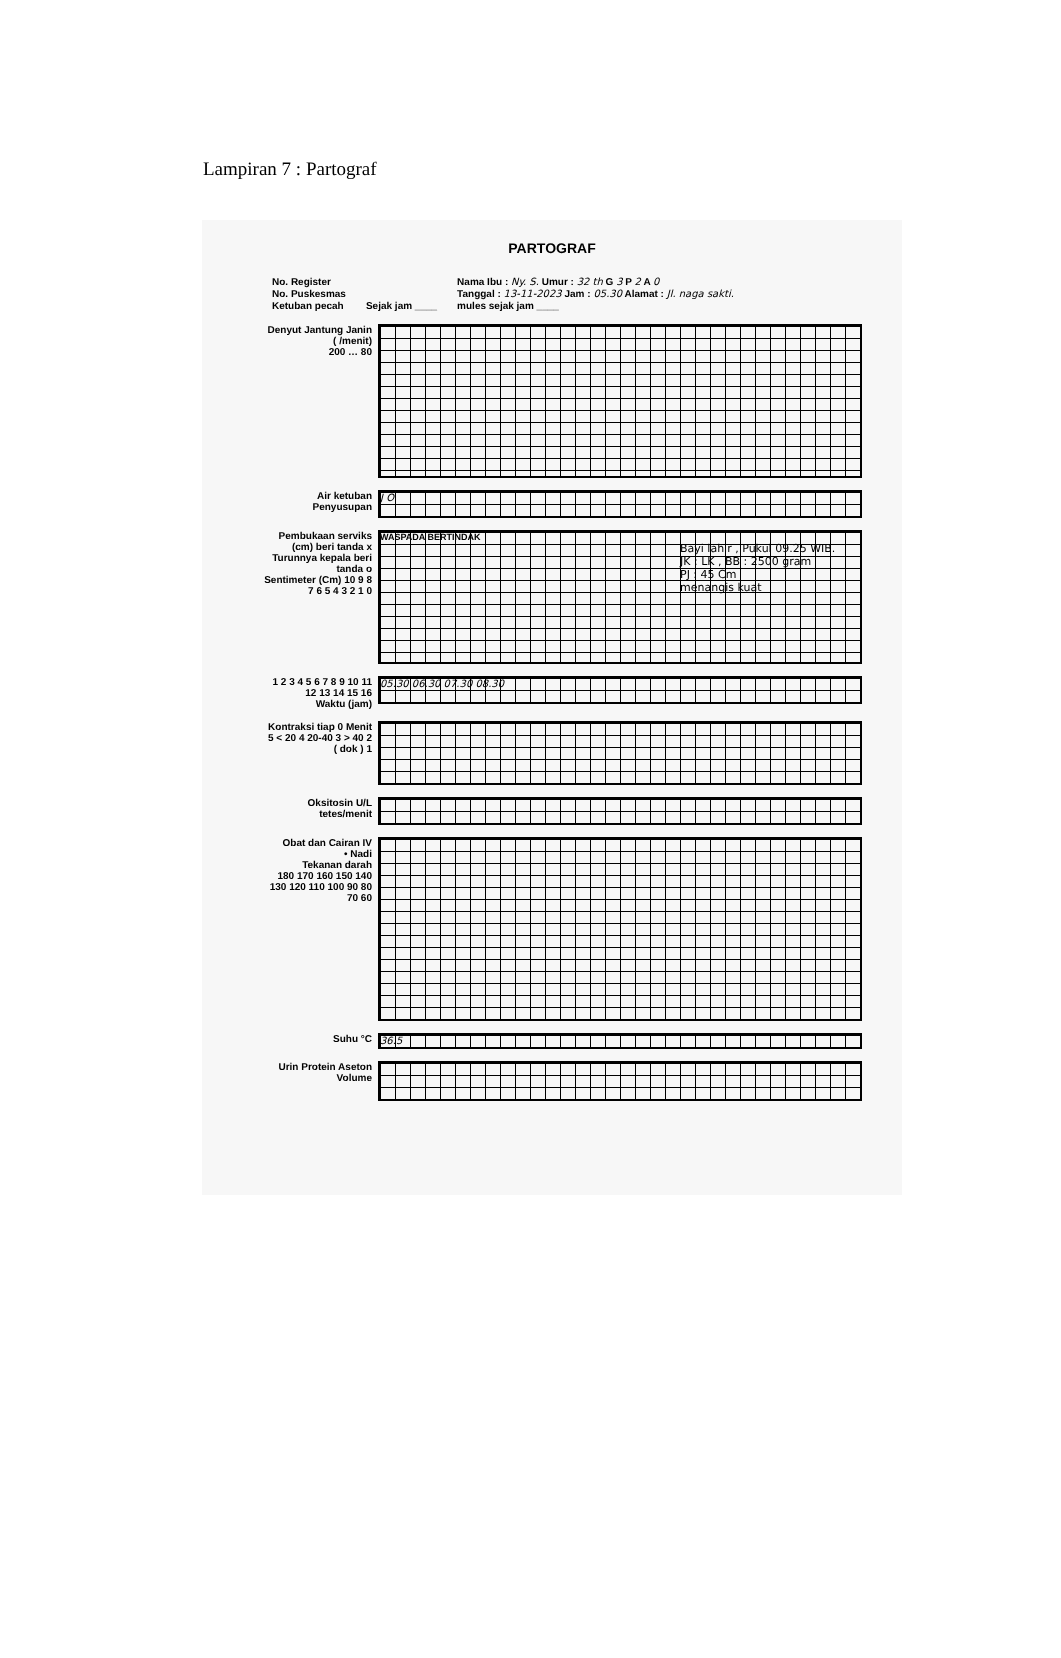Lampiran 7 : Partograf
PARTOGRAF
No. Register
No. Puskesmas
Ketuban pecah
Sejak jam ____ Nama Ibu : Ny. S. Umur : 32 th G 3 P 2 A 0
Tanggal : 13-11-2023 Jam : 05.30 Alamat : Jl. naga sakti.
mules sejak jam ____
Denyut Jantung Janin ( /menit)
200 … 80
Air ketuban
Penyusupan
J O
Pembukaan serviks (cm) beri tanda x
Turunnya kepala beri tanda o
Sentimeter (Cm) 10 9 8 7 6 5 4 3 2 1 0
WASPADA BERTINDAK
Bayi lahir , Pukul 09.25 WIB.
JK : LK , BB : 2500 gram
PJ : 45 Cm
menangis kuat
1 2 3 4 5 6 7 8 9 10 11 12 13 14 15 16
Waktu (jam)
05.30 06.30 07.30 08.30
Kontraksi tiap 0 Menit
5 < 20 4 20-40 3 > 40 2 ( dok ) 1
Oksitosin U/L tetes/menit
Obat dan Cairan IV
• Nadi
Tekanan darah
180 170 160 150 140 130 120 110 100 90 80 70 60
Suhu °C
36.5
Urin Protein Aseton Volume